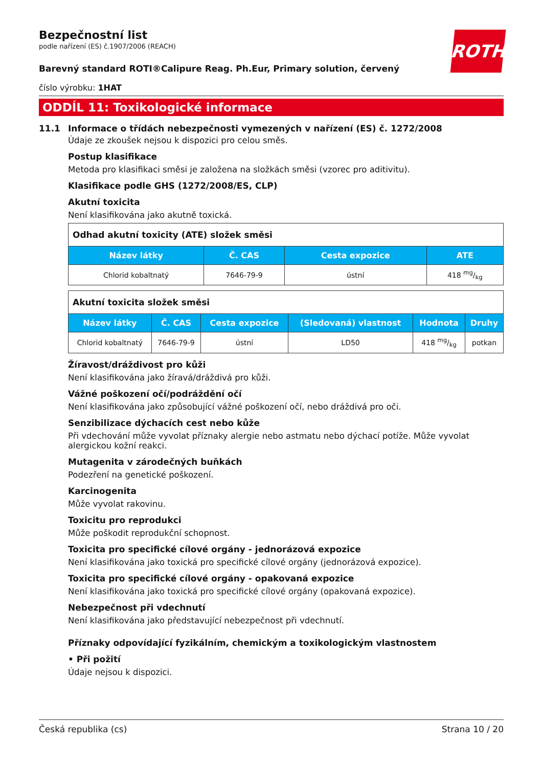ROTH
Bezpečnostní list
podle nařízení (ES) č.1907/2006 (REACH)
Barevný standard ROTI®Calipure Reag. Ph.Eur, Primary solution, červený
číslo výrobku: 1HAT
ODDÍL 11: Toxikologické informace
11.1 Informace o třídách nebezpečnosti vymezených v nařízení (ES) č. 1272/2008
Údaje ze zkoušek nejsou k dispozici pro celou směs.
Postup klasifikace
Metoda pro klasifikaci směsi je založena na složkách směsi (vzorec pro aditivitu).
Klasifikace podle GHS (1272/2008/ES, CLP)
Akutní toxicita
Není klasifikována jako akutně toxická.
| Odhad akutní toxicity (ATE) složek směsi | | | |
| --- | --- | --- | --- |
| Název látky | Č. CAS | Cesta expozice | ATE |
| Chlorid kobaltnatý | 7646-79-9 | ústní | 418 mg/kg |
| Akutní toxicita složek směsi | | | | | |
| --- | --- | --- | --- | --- | --- |
| Název látky | Č. CAS | Cesta expozice | (Sledovaná) vlastnost | Hodnota | Druhy |
| Chlorid kobaltnatý | 7646-79-9 | ústní | LD50 | 418 mg/kg | potkan |
Žíravost/dráždivost pro kůži
Není klasifikována jako žíravá/dráždivá pro kůži.
Vážné poškození očí/podráždění očí
Není klasifikována jako způsobující vážné poškození očí, nebo dráždivá pro oči.
Senzibilizace dýchacích cest nebo kůže
Při vdechování může vyvolat příznaky alergie nebo astmatu nebo dýchací potíže. Může vyvolat alergickou kožní reakci.
Mutagenita v zárodečných buňkách
Podezření na genetické poškození.
Karcinogenita
Může vyvolat rakovinu.
Toxicitu pro reprodukci
Může poškodit reprodukční schopnost.
Toxicita pro specifické cílové orgány - jednorázová expozice
Není klasifikována jako toxická pro specifické cílové orgány (jednorázová expozice).
Toxicita pro specifické cílové orgány - opakovaná expozice
Není klasifikována jako toxická pro specifické cílové orgány (opakovaná expozice).
Nebezpečnost při vdechnutí
Není klasifikována jako představující nebezpečnost při vdechnutí.
Příznaky odpovídající fyzikálním, chemickým a toxikologickým vlastnostem
• Při požití
Údaje nejsou k dispozici.
Česká republika (cs) Strana 10 / 20